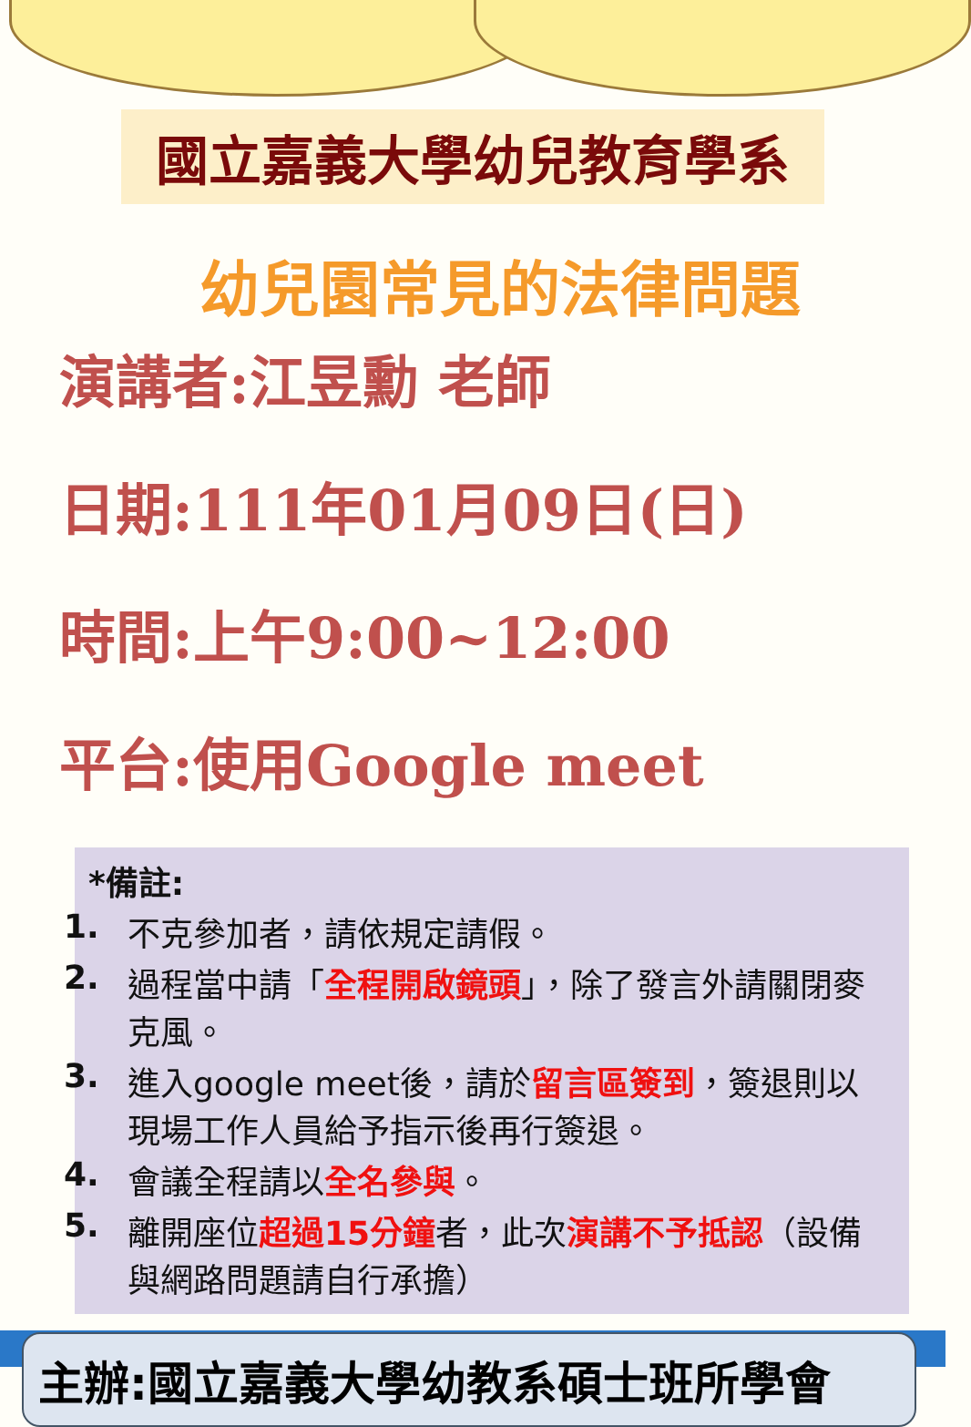國立嘉義大學幼兒教育學系
幼兒園常見的法律問題
演講者:江昱勳 老師
日期:111年01月09日(日)
時間:上午9:00~12:00
平台:使用Google meet
*備註:
1. 不克參加者，請依規定請假。
2. 過程當中請「全程開啟鏡頭」，除了發言外請關閉麥克風。
3. 進入google meet後，請於留言區簽到，簽退則以現場工作人員給予指示後再行簽退。
4. 會議全程請以全名參與。
5. 離開座位超過15分鐘者，此次演講不予抵認（設備與網路問題請自行承擔）
主辦:國立嘉義大學幼教系碩士班所學會